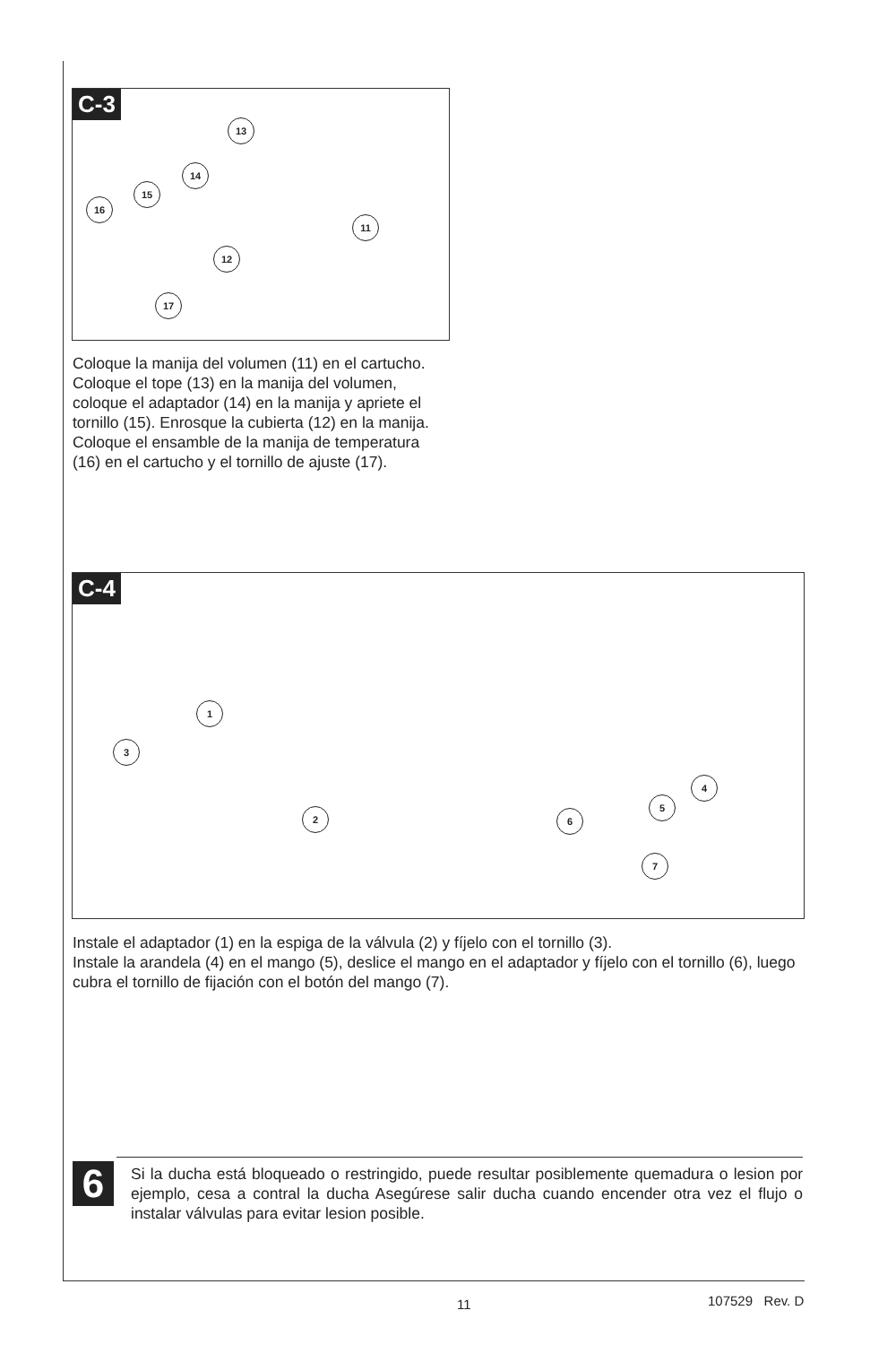C-3
13
14
15
16
11
12
17
Coloque la manija del volumen (11) en el cartucho. Coloque el tope (13) en la manija del volumen, coloque el adaptador (14) en la manija y apriete el tornillo (15). Enrosque la cubierta (12) en la manija. Coloque el ensamble de la manija de temperatura (16) en el cartucho y el tornillo de ajuste (17).
C-4
1
2
3
4
5
6
7
Instale el adaptador (1) en la espiga de la válvula (2) y fíjelo con el tornillo (3).
Instale la arandela (4) en el mango (5), deslice el mango en el adaptador y fíjelo con el tornillo (6), luego cubra el tornillo de fijación con el botón del mango (7).
6
Si la ducha está bloqueado o restringido, puede resultar posiblemente quemadura o lesion por ejemplo, cesa a contral la ducha Asegúrese salir ducha cuando encender otra vez el flujo o instalar válvulas para evitar lesion posible.
11 107529 Rev. D